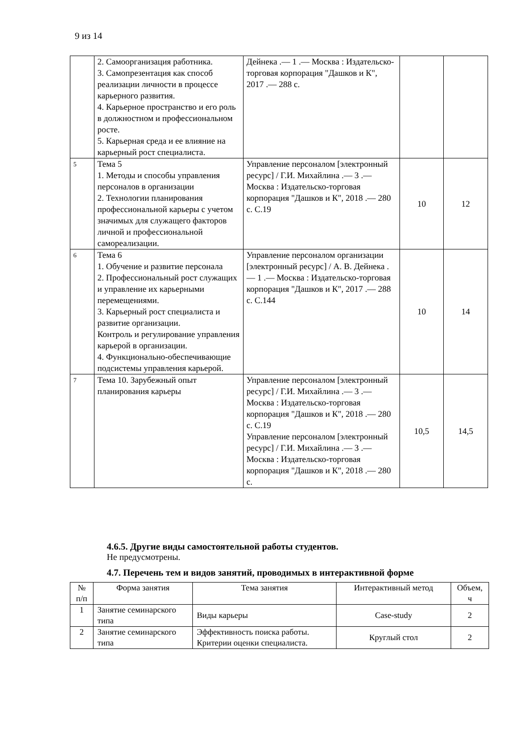9 из 14
| | 2. Самоорганизация работника. 3. Самопрезентация как способ реализации личности в процессе карьерного развития. 4. Карьерное пространство и его роль в должностном и профессиональном росте. 5. Карьерная среда и ее влияние на карьерный рост специалиста. | Дейнека .— 1 .— Москва : Издательско-торговая корпорация "Дашков и К", 2017 .— 288 с. | | |
| 5 | Тема 5 1. Методы и способы управления персоналов в организации 2. Технологии планирования профессиональной карьеры с учетом значимых для служащего факторов личной и профессиональной самореализации. | Управление персоналом [электронный ресурс] / Г.И. Михайлина .— 3 .— Москва : Издательско-торговая корпорация "Дашков и К", 2018 .— 280 с. С.19 | 10 | 12 |
| 6 | Тема 6 1. Обучение и развитие персонала 2. Профессиональный рост служащих и управление их карьерными перемещениями. 3. Карьерный рост специалиста и развитие организации. Контроль и регулирование управления карьерой в организации. 4. Функционально-обеспечивающие подсистемы управления карьерой. | Управление персоналом организации [электронный ресурс] / А. В. Дейнека .— 1 .— Москва : Издательско-торговая корпорация "Дашков и К", 2017 .— 288 с. С.144 | 10 | 14 |
| 7 | Тема 10. Зарубежный опыт планирования карьеры | Управление персоналом [электронный ресурс] / Г.И. Михайлина .— 3 .— Москва : Издательско-торговая корпорация "Дашков и К", 2018 .— 280 с. С.19 Управление персоналом [электронный ресурс] / Г.И. Михайлина .— 3 .— Москва : Издательско-торговая корпорация "Дашков и К", 2018 .— 280 с. | 10,5 | 14,5 |
4.6.5. Другие виды самостоятельной работы студентов.
Не предусмотрены.
4.7. Перечень тем и видов занятий, проводимых в интерактивной форме
| № п/п | Форма занятия | Тема занятия | Интерактивный метод | Объем, ч |
| --- | --- | --- | --- | --- |
| 1 | Занятие семинарского типа | Виды карьеры | Case-study | 2 |
| 2 | Занятие семинарского типа | Эффективность поиска работы. Критерии оценки специалиста. | Круглый стол | 2 |